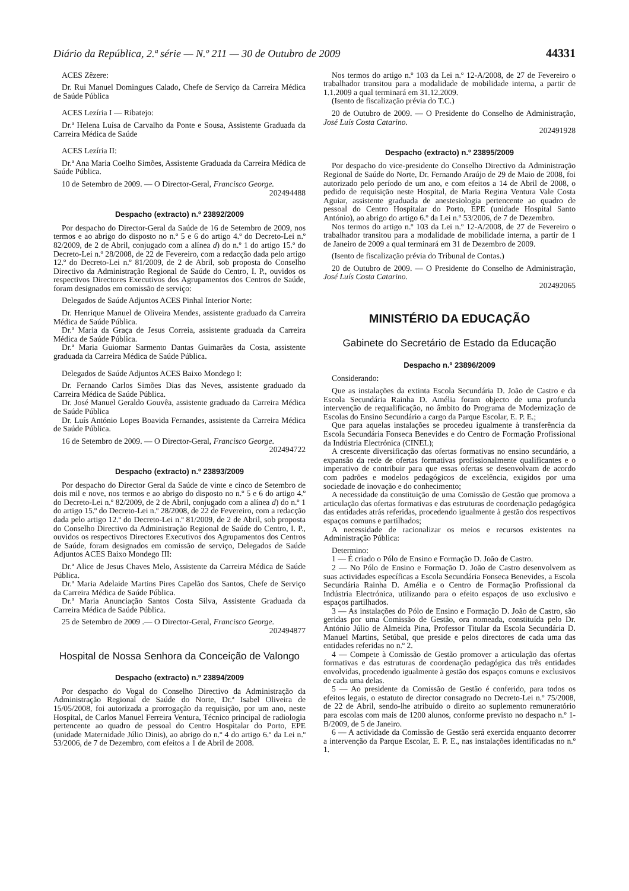Diário da República, 2.ª série — N.º 211 — 30 de Outubro de 2009 44331
ACES Zêzere:
Dr. Rui Manuel Domingues Calado, Chefe de Serviço da Carreira Médica de Saúde Pública
ACES Lezíria I — Ribatejo:
Dr.ª Helena Luísa de Carvalho da Ponte e Sousa, Assistente Graduada da Carreira Médica de Saúde
ACES Lezíria II:
Dr.ª Ana Maria Coelho Simões, Assistente Graduada da Carreira Médica de Saúde Pública.
10 de Setembro de 2009. — O Director-Geral, Francisco George.
202494488
Despacho (extracto) n.º 23892/2009
Por despacho do Director-Geral da Saúde de 16 de Setembro de 2009, nos termos e ao abrigo do disposto no n.º 5 e 6 do artigo 4.º do Decreto-Lei n.º 82/2009, de 2 de Abril, conjugado com a alínea d) do n.º 1 do artigo 15.º do Decreto-Lei n.º 28/2008, de 22 de Fevereiro, com a redacção dada pelo artigo 12.º do Decreto-Lei n.º 81/2009, de 2 de Abril, sob proposta do Conselho Directivo da Administração Regional de Saúde do Centro, I. P., ouvidos os respectivos Directores Executivos dos Agrupamentos dos Centros de Saúde, foram designados em comissão de serviço:
Delegados de Saúde Adjuntos ACES Pinhal Interior Norte:
Dr. Henrique Manuel de Oliveira Mendes, assistente graduado da Carreira Médica de Saúde Pública.
Dr.ª Maria da Graça de Jesus Correia, assistente graduada da Carreira Médica de Saúde Pública.
Dr.ª Maria Guiomar Sarmento Dantas Guimarães da Costa, assistente graduada da Carreira Médica de Saúde Pública.
Delegados de Saúde Adjuntos ACES Baixo Mondego I:
Dr. Fernando Carlos Simões Dias das Neves, assistente graduado da Carreira Médica de Saúde Pública.
Dr. José Manuel Geraldo Gouvêa, assistente graduado da Carreira Médica de Saúde Pública
Dr. Luís António Lopes Boavida Fernandes, assistente da Carreira Médica de Saúde Pública.
16 de Setembro de 2009. — O Director-Geral, Francisco George.
202494722
Despacho (extracto) n.º 23893/2009
Por despacho do Director Geral da Saúde de vinte e cinco de Setembro de dois mil e nove, nos termos e ao abrigo do disposto no n.º 5 e 6 do artigo 4.º do Decreto-Lei n.º 82/2009, de 2 de Abril, conjugado com a alínea d) do n.º 1 do artigo 15.º do Decreto-Lei n.º 28/2008, de 22 de Fevereiro, com a redacção dada pelo artigo 12.º do Decreto-Lei n.º 81/2009, de 2 de Abril, sob proposta do Conselho Directivo da Administração Regional de Saúde do Centro, I. P., ouvidos os respectivos Directores Executivos dos Agrupamentos dos Centros de Saúde, foram designados em comissão de serviço, Delegados de Saúde Adjuntos ACES Baixo Mondego III:
Dr.ª Alice de Jesus Chaves Melo, Assistente da Carreira Médica de Saúde Pública.
Dr.ª Maria Adelaide Martins Pires Capelão dos Santos, Chefe de Serviço da Carreira Médica de Saúde Pública.
Dr.ª Maria Anunciação Santos Costa Silva, Assistente Graduada da Carreira Médica de Saúde Pública.
25 de Setembro de 2009 .— O Director-Geral, Francisco George.
202494877
Hospital de Nossa Senhora da Conceição de Valongo
Despacho (extracto) n.º 23894/2009
Por despacho do Vogal do Conselho Directivo da Administração da Administração Regional de Saúde do Norte, Dr.ª Isabel Oliveira de 15/05/2008, foi autorizada a prorrogação da requisição, por um ano, neste Hospital, de Carlos Manuel Ferreira Ventura, Técnico principal de radiologia pertencente ao quadro de pessoal do Centro Hospitalar do Porto, EPE (unidade Maternidade Júlio Dinis), ao abrigo do n.º 4 do artigo 6.º da Lei n.º 53/2006, de 7 de Dezembro, com efeitos a 1 de Abril de 2008.
Nos termos do artigo n.º 103 da Lei n.º 12-A/2008, de 27 de Fevereiro o trabalhador transitou para a modalidade de mobilidade interna, a partir de 1.1.2009 a qual terminará em 31.12.2009.
(Isento de fiscalização prévia do T.C.)
20 de Outubro de 2009. — O Presidente do Conselho de Administração, José Luís Costa Catarino.
202491928
Despacho (extracto) n.º 23895/2009
Por despacho do vice-presidente do Conselho Directivo da Administração Regional de Saúde do Norte, Dr. Fernando Araújo de 29 de Maio de 2008, foi autorizado pelo período de um ano, e com efeitos a 14 de Abril de 2008, o pedido de requisição neste Hospital, de Maria Regina Ventura Vale Costa Aguiar, assistente graduada de anestesiologia pertencente ao quadro de pessoal do Centro Hospitalar do Porto, EPE (unidade Hospital Santo António), ao abrigo do artigo 6.º da Lei n.º 53/2006, de 7 de Dezembro.
Nos termos do artigo n.º 103 da Lei n.º 12-A/2008, de 27 de Fevereiro o trabalhador transitou para a modalidade de mobilidade interna, a partir de 1 de Janeiro de 2009 a qual terminará em 31 de Dezembro de 2009.
(Isento de fiscalização prévia do Tribunal de Contas.)
20 de Outubro de 2009. — O Presidente do Conselho de Administração, José Luís Costa Catarino.
202492065
MINISTÉRIO DA EDUCAÇÃO
Gabinete do Secretário de Estado da Educação
Despacho n.º 23896/2009
Considerando:
Que as instalações da extinta Escola Secundária D. João de Castro e da Escola Secundária Rainha D. Amélia foram objecto de uma profunda intervenção de requalificação, no âmbito do Programa de Modernização de Escolas do Ensino Secundário a cargo da Parque Escolar, E. P. E.;
Que para aquelas instalações se procedeu igualmente à transferência da Escola Secundária Fonseca Benevides e do Centro de Formação Profissional da Indústria Electrónica (CINEL);
A crescente diversificação das ofertas formativas no ensino secundário, a expansão da rede de ofertas formativas profissionalmente qualificantes e o imperativo de contribuir para que essas ofertas se desenvolvam de acordo com padrões e modelos pedagógicos de excelência, exigidos por uma sociedade de inovação e do conhecimento;
A necessidade da constituição de uma Comissão de Gestão que promova a articulação das ofertas formativas e das estruturas de coordenação pedagógica das entidades atrás referidas, procedendo igualmente à gestão dos respectivos espaços comuns e partilhados;
A necessidade de racionalizar os meios e recursos existentes na Administração Pública:
Determino:
1 — É criado o Pólo de Ensino e Formação D. João de Castro.
2 — No Pólo de Ensino e Formação D. João de Castro desenvolvem as suas actividades específicas a Escola Secundária Fonseca Benevides, a Escola Secundária Rainha D. Amélia e o Centro de Formação Profissional da Indústria Electrónica, utilizando para o efeito espaços de uso exclusivo e espaços partilhados.
3 — As instalações do Pólo de Ensino e Formação D. João de Castro, são geridas por uma Comissão de Gestão, ora nomeada, constituída pelo Dr. António Júlio de Almeida Pina, Professor Titular da Escola Secundária D. Manuel Martins, Setúbal, que preside e pelos directores de cada uma das entidades referidas no n.º 2.
4 — Compete à Comissão de Gestão promover a articulação das ofertas formativas e das estruturas de coordenação pedagógica das três entidades envolvidas, procedendo igualmente à gestão dos espaços comuns e exclusivos de cada uma delas.
5 — Ao presidente da Comissão de Gestão é conferido, para todos os efeitos legais, o estatuto de director consagrado no Decreto-Lei n.º 75/2008, de 22 de Abril, sendo-lhe atribuído o direito ao suplemento remuneratório para escolas com mais de 1200 alunos, conforme previsto no despacho n.º 1-B/2009, de 5 de Janeiro.
6 — A actividade da Comissão de Gestão será exercida enquanto decorrer a intervenção da Parque Escolar, E. P. E., nas instalações identificadas no n.º 1.